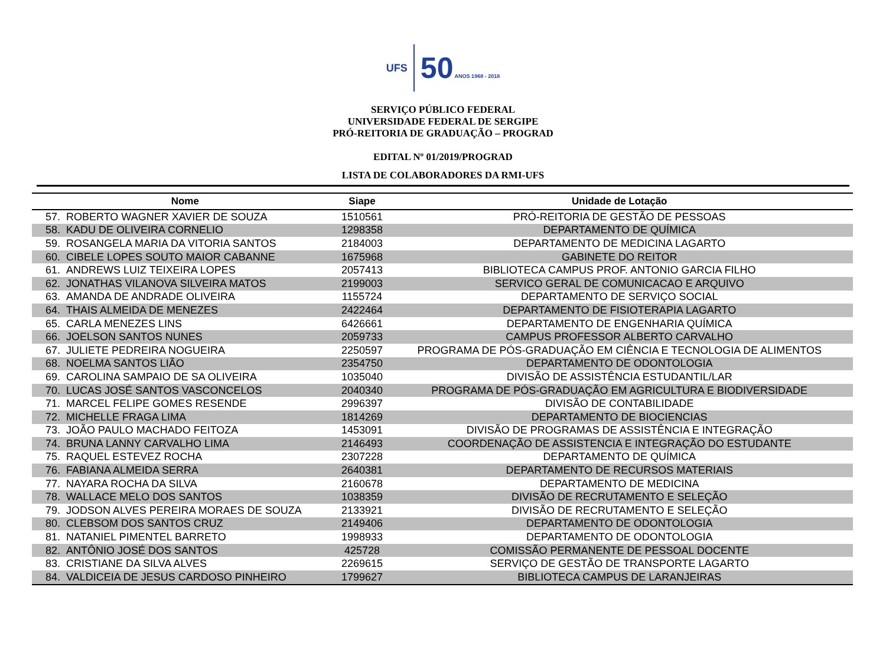UFS
50 ANOS 1968 - 2018
SERVIÇO PÚBLICO FEDERAL
UNIVERSIDADE FEDERAL DE SERGIPE
PRÓ-REITORIA DE GRADUAÇÃO – PROGRAD
EDITAL Nº 01/2019/PROGRAD
LISTA DE COLABORADORES DA RMI-UFS
| Nome | | Siape | Unidade de Lotação |
| --- | --- | --- | --- |
| 57. | ROBERTO WAGNER XAVIER DE SOUZA | 1510561 | PRÓ-REITORIA DE GESTÃO DE PESSOAS |
| 58. | KADU DE OLIVEIRA CORNELIO | 1298358 | DEPARTAMENTO DE QUÍMICA |
| 59. | ROSANGELA MARIA DA VITORIA SANTOS | 2184003 | DEPARTAMENTO DE MEDICINA LAGARTO |
| 60. | CIBELE LOPES SOUTO MAIOR CABANNE | 1675968 | GABINETE DO REITOR |
| 61. | ANDREWS LUIZ TEIXEIRA LOPES | 2057413 | BIBLIOTECA CAMPUS PROF. ANTONIO GARCIA FILHO |
| 62. | JONATHAS VILANOVA SILVEIRA MATOS | 2199003 | SERVICO GERAL DE COMUNICACAO E ARQUIVO |
| 63. | AMANDA DE ANDRADE OLIVEIRA | 1155724 | DEPARTAMENTO DE SERVIÇO SOCIAL |
| 64. | THAIS ALMEIDA DE MENEZES | 2422464 | DEPARTAMENTO DE FISIOTERAPIA LAGARTO |
| 65. | CARLA MENEZES LINS | 6426661 | DEPARTAMENTO DE ENGENHARIA QUÍMICA |
| 66. | JOELSON SANTOS NUNES | 2059733 | CAMPUS PROFESSOR ALBERTO CARVALHO |
| 67. | JULIETE PEDREIRA NOGUEIRA | 2250597 | PROGRAMA DE PÓS-GRADUAÇÃO EM CIÊNCIA E TECNOLOGIA DE ALIMENTOS |
| 68. | NOELMA SANTOS LIÃO | 2354750 | DEPARTAMENTO DE ODONTOLOGIA |
| 69. | CAROLINA SAMPAIO DE SA OLIVEIRA | 1035040 | DIVISÃO DE ASSISTÊNCIA ESTUDANTIL/LAR |
| 70. | LUCAS JOSÉ SANTOS VASCONCELOS | 2040340 | PROGRAMA DE PÓS-GRADUAÇÃO EM AGRICULTURA E BIODIVERSIDADE |
| 71. | MARCEL FELIPE GOMES RESENDE | 2996397 | DIVISÃO DE CONTABILIDADE |
| 72. | MICHELLE FRAGA LIMA | 1814269 | DEPARTAMENTO DE BIOCIENCIAS |
| 73. | JOÃO PAULO MACHADO FEITOZA | 1453091 | DIVISÃO DE PROGRAMAS DE ASSISTÊNCIA E INTEGRAÇÃO |
| 74. | BRUNA LANNY CARVALHO LIMA | 2146493 | COORDENAÇÃO DE ASSISTENCIA E INTEGRAÇÃO DO ESTUDANTE |
| 75. | RAQUEL ESTEVEZ ROCHA | 2307228 | DEPARTAMENTO DE QUÍMICA |
| 76. | FABIANA ALMEIDA SERRA | 2640381 | DEPARTAMENTO DE RECURSOS MATERIAIS |
| 77. | NAYARA ROCHA DA SILVA | 2160678 | DEPARTAMENTO DE MEDICINA |
| 78. | WALLACE MELO DOS SANTOS | 1038359 | DIVISÃO DE RECRUTAMENTO E SELEÇÃO |
| 79. | JODSON ALVES PEREIRA MORAES DE SOUZA | 2133921 | DIVISÃO DE RECRUTAMENTO E SELEÇÃO |
| 80. | CLEBSOM DOS SANTOS CRUZ | 2149406 | DEPARTAMENTO DE ODONTOLOGIA |
| 81. | NATANIEL PIMENTEL BARRETO | 1998933 | DEPARTAMENTO DE ODONTOLOGIA |
| 82. | ANTÔNIO JOSÉ DOS SANTOS | 425728 | COMISSÃO PERMANENTE DE PESSOAL DOCENTE |
| 83. | CRISTIANE DA SILVA ALVES | 2269615 | SERVIÇO DE GESTÃO DE TRANSPORTE LAGARTO |
| 84. | VALDICEIA DE JESUS CARDOSO PINHEIRO | 1799627 | BIBLIOTECA CAMPUS DE LARANJEIRAS |